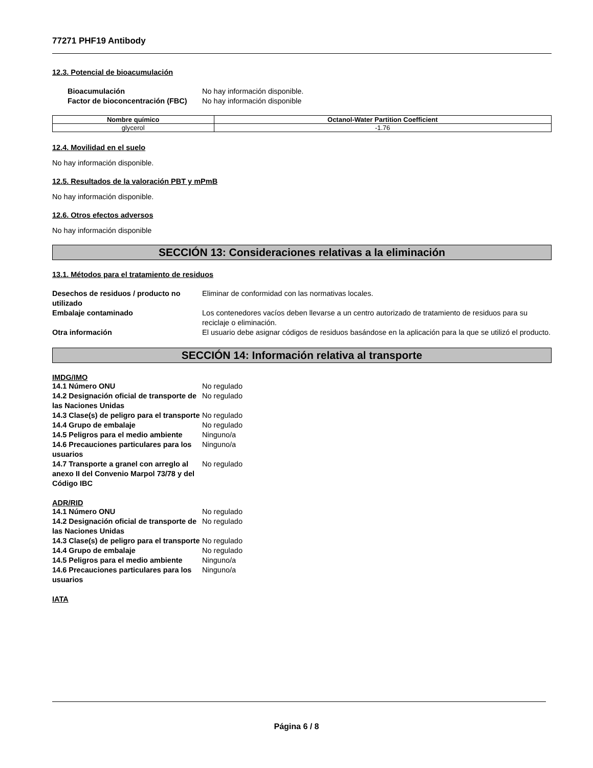77271 PHF19 Antibody
12.3. Potencial de bioacumulación
Bioacumulación No hay información disponible. Factor de bioconcentración (FBC) No hay información disponible
| Nombre químico | Octanol-Water Partition Coefficient |
| --- | --- |
| glycerol | -1.76 |
12.4. Movilidad en el suelo
No hay información disponible.
12.5. Resultados de la valoración PBT y mPmB
No hay información disponible.
12.6. Otros efectos adversos
No hay información disponible
SECCIÓN 13: Consideraciones relativas a la eliminación
13.1. Métodos para el tratamiento de residuos
Desechos de residuos / producto no utilizado Eliminar de conformidad con las normativas locales. Embalaje contaminado Los contenedores vacíos deben llevarse a un centro autorizado de tratamiento de residuos para su reciclaje o eliminación. Otra información El usuario debe asignar códigos de residuos basándose en la aplicación para la que se utilizó el producto.
SECCIÓN 14: Información relativa al transporte
IMDG/IMO
14.1 Número ONU No regulado 14.2 Designación oficial de transporte de las Naciones Unidas No regulado 14.3 Clase(s) de peligro para el transporte No regulado 14.4 Grupo de embalaje No regulado 14.5 Peligros para el medio ambiente Ninguno/a 14.6 Precauciones particulares para los usuarios Ninguno/a 14.7 Transporte a granel con arreglo al anexo II del Convenio Marpol 73/78 y del Código IBC No regulado
ADR/RID
14.1 Número ONU No regulado 14.2 Designación oficial de transporte de las Naciones Unidas No regulado 14.3 Clase(s) de peligro para el transporte No regulado 14.4 Grupo de embalaje No regulado 14.5 Peligros para el medio ambiente Ninguno/a 14.6 Precauciones particulares para los usuarios Ninguno/a
IATA
Página 6 / 8